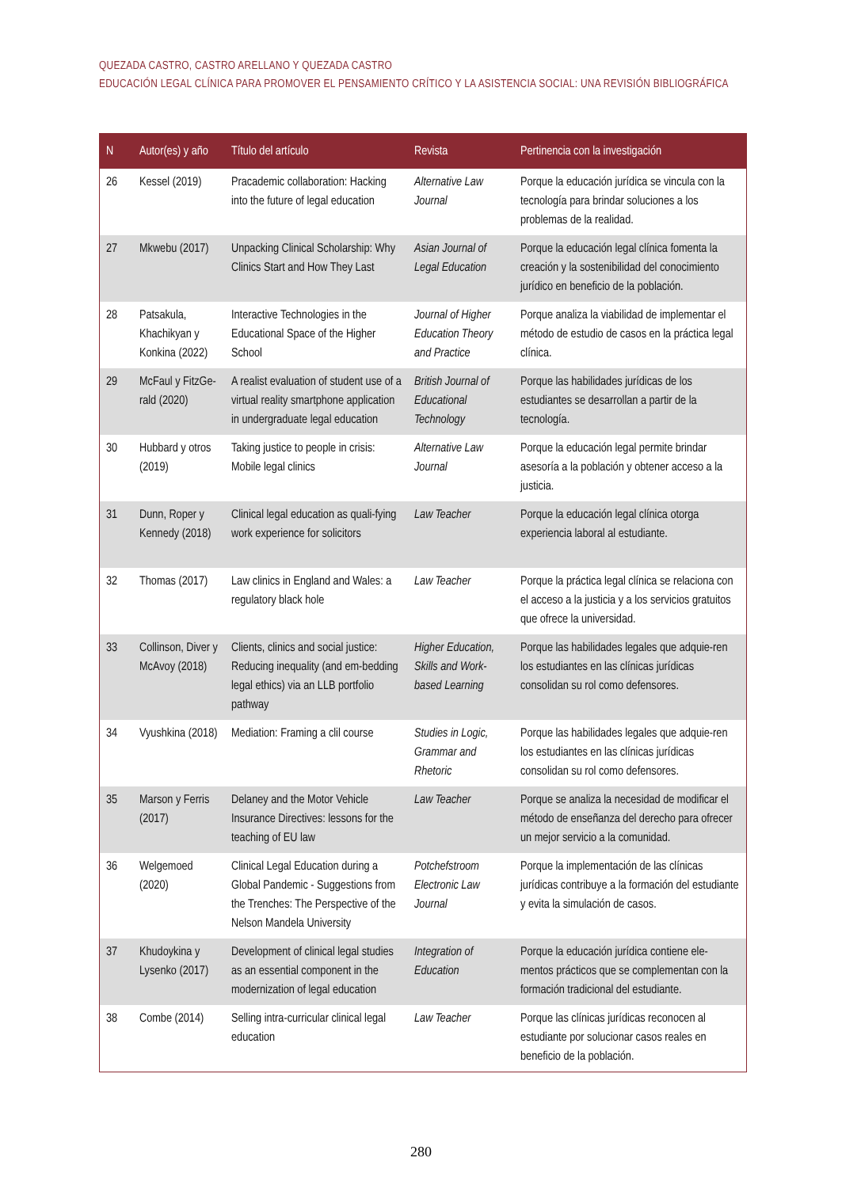QUEZADA CASTRO, CASTRO ARELLANO Y QUEZADA CASTRO
EDUCACIÓN LEGAL CLÍNICA PARA PROMOVER EL PENSAMIENTO CRÍTICO Y LA ASISTENCIA SOCIAL: UNA REVISIÓN BIBLIOGRÁFICA
| N | Autor(es) y año | Título del artículo | Revista | Pertinencia con la investigación |
| --- | --- | --- | --- | --- |
| 26 | Kessel (2019) | Pracademic collaboration: Hacking into the future of legal education | Alternative Law Journal | Porque la educación jurídica se vincula con la tecnología para brindar soluciones a los problemas de la realidad. |
| 27 | Mkwebu (2017) | Unpacking Clinical Scholarship: Why Clinics Start and How They Last | Asian Journal of Legal Education | Porque la educación legal clínica fomenta la creación y la sostenibilidad del conocimiento jurídico en beneficio de la población. |
| 28 | Patsakula, Khachikyan y Konkina (2022) | Interactive Technologies in the Educational Space of the Higher School | Journal of Higher Education Theory and Practice | Porque analiza la viabilidad de implementar el método de estudio de casos en la práctica legal clínica. |
| 29 | McFaul y FitzGe-rald (2020) | A realist evaluation of student use of a virtual reality smartphone application in undergraduate legal education | British Journal of Educational Technology | Porque las habilidades jurídicas de los estudiantes se desarrollan a partir de la tecnología. |
| 30 | Hubbard y otros (2019) | Taking justice to people in crisis: Mobile legal clinics | Alternative Law Journal | Porque la educación legal permite brindar asesoría a la población y obtener acceso a la justicia. |
| 31 | Dunn, Roper y Kennedy (2018) | Clinical legal education as quali-fying work experience for solicitors | Law Teacher | Porque la educación legal clínica otorga experiencia laboral al estudiante. |
| 32 | Thomas (2017) | Law clinics in England and Wales: a regulatory black hole | Law Teacher | Porque la práctica legal clínica se relaciona con el acceso a la justicia y a los servicios gratuitos que ofrece la universidad. |
| 33 | Collinson, Diver y McAvoy (2018) | Clients, clinics and social justice: Reducing inequality (and em-bedding legal ethics) via an LLB portfolio pathway | Higher Education, Skills and Work-based Learning | Porque las habilidades legales que adquie-ren los estudiantes en las clínicas jurídicas consolidan su rol como defensores. |
| 34 | Vyushkina (2018) | Mediation: Framing a clil course | Studies in Logic, Grammar and Rhetoric | Porque las habilidades legales que adquie-ren los estudiantes en las clínicas jurídicas consolidan su rol como defensores. |
| 35 | Marson y Ferris (2017) | Delaney and the Motor Vehicle Insurance Directives: lessons for the teaching of EU law | Law Teacher | Porque se analiza la necesidad de modificar el método de enseñanza del derecho para ofrecer un mejor servicio a la comunidad. |
| 36 | Welgemoed (2020) | Clinical Legal Education during a Global Pandemic - Suggestions from the Trenches: The Perspective of the Nelson Mandela University | Potchefstroom Electronic Law Journal | Porque la implementación de las clínicas jurídicas contribuye a la formación del estudiante y evita la simulación de casos. |
| 37 | Khudoykina y Lysenko (2017) | Development of clinical legal studies as an essential component in the modernization of legal education | Integration of Education | Porque la educación jurídica contiene ele-mentos prácticos que se complementan con la formación tradicional del estudiante. |
| 38 | Combe (2014) | Selling intra-curricular clinical legal education | Law Teacher | Porque las clínicas jurídicas reconocen al estudiante por solucionar casos reales en beneficio de la población. |
280